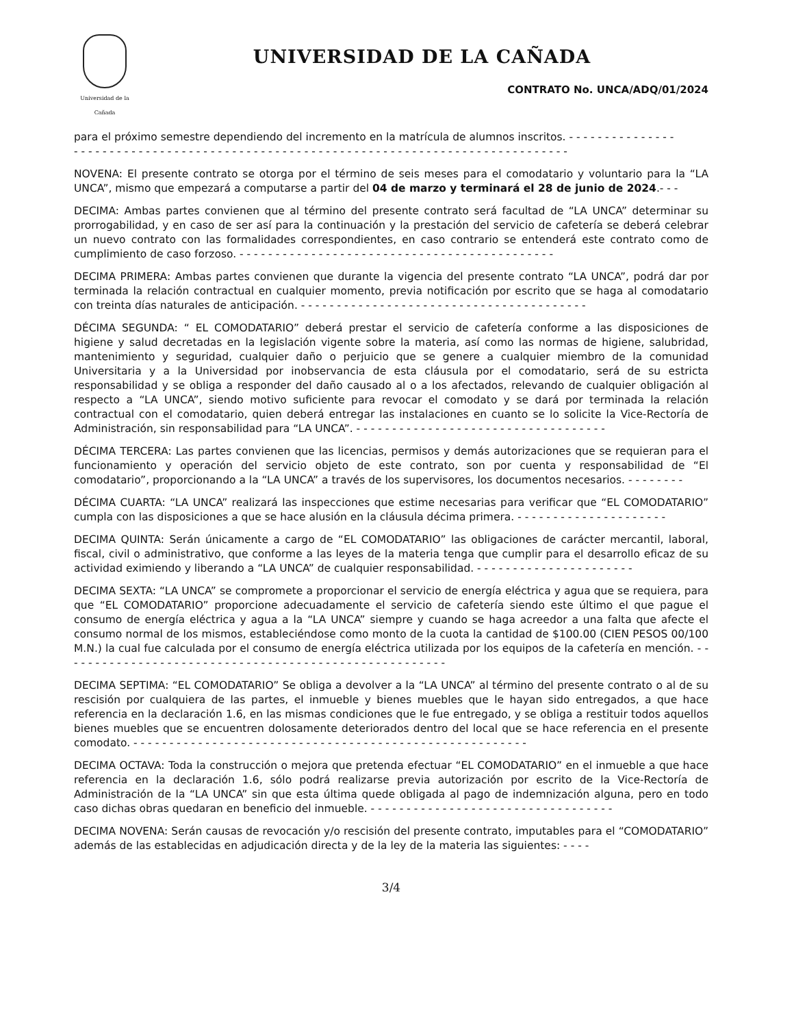Universidad de la Cañada
UNIVERSIDAD DE LA CAÑADA
CONTRATO No. UNCA/ADQ/01/2024
para el próximo semestre dependiendo del incremento en la matrícula de alumnos inscritos. - - - - - - - - - - - - - - -
- - - - - - - - - - - - - - - - - - - - - - - - - - - - - - - - - - - - - - - - - - - - - - - - - - - - - - - - - - - - - - - - - - - - -
NOVENA: El presente contrato se otorga por el término de seis meses para el comodatario y voluntario para la “LA UNCA”, mismo que empezará a computarse a partir del 04 de marzo y terminará el 28 de junio de 2024.- - -
DECIMA: Ambas partes convienen que al término del presente contrato será facultad de “LA UNCA” determinar su prorrogabilidad, y en caso de ser así para la continuación y la prestación del servicio de cafetería se deberá celebrar un nuevo contrato con las formalidades correspondientes, en caso contrario se entenderá este contrato como de cumplimiento de caso forzoso. - - - - - - - - - - - - - - - - - - - - - - - - - - - - - - - - - - - - - - - - - - - -
DECIMA PRIMERA: Ambas partes convienen que durante la vigencia del presente contrato “LA UNCA”, podrá dar por terminada la relación contractual en cualquier momento, previa notificación por escrito que se haga al comodatario con treinta días naturales de anticipación. - - - - - - - - - - - - - - - - - - - - - - - - - - - - - - - - - - - - - - - -
DÉCIMA SEGUNDA: “ EL COMODATARIO” deberá prestar el servicio de cafetería conforme a las disposiciones de higiene y salud decretadas en la legislación vigente sobre la materia, así como las normas de higiene, salubridad, mantenimiento y seguridad, cualquier daño o perjuicio que se genere a cualquier miembro de la comunidad Universitaria y a la Universidad por inobservancia de esta cláusula por el comodatario, será de su estricta responsabilidad y se obliga a responder del daño causado al o a los afectados, relevando de cualquier obligación al respecto a “LA UNCA”, siendo motivo suficiente para revocar el comodato y se dará por terminada la relación contractual con el comodatario, quien deberá entregar las instalaciones en cuanto se lo solicite la Vice-Rectoría de Administración, sin responsabilidad para “LA UNCA”. - - - - - - - - - - - - - - - - - - - - - - - - - - - - - - - - - - -
DÉCIMA TERCERA: Las partes convienen que las licencias, permisos y demás autorizaciones que se requieran para el funcionamiento y operación del servicio objeto de este contrato, son por cuenta y responsabilidad de “El comodatario”, proporcionando a la “LA UNCA” a través de los supervisores, los documentos necesarios. - - - - - - - -
DÉCIMA CUARTA: “LA UNCA” realizará las inspecciones que estime necesarias para verificar que “EL COMODATARIO” cumpla con las disposiciones a que se hace alusión en la cláusula décima primera. - - - - - - - - - - - - - - - - - - - - -
DECIMA QUINTA: Serán únicamente a cargo de “EL COMODATARIO” las obligaciones de carácter mercantil, laboral, fiscal, civil o administrativo, que conforme a las leyes de la materia tenga que cumplir para el desarrollo eficaz de su actividad eximiendo y liberando a “LA UNCA” de cualquier responsabilidad. - - - - - - - - - - - - - - - - - - - - - -
DECIMA SEXTA: “LA UNCA” se compromete a proporcionar el servicio de energía eléctrica y agua que se requiera, para que “EL COMODATARIO” proporcione adecuadamente el servicio de cafetería siendo este último el que pague el consumo de energía eléctrica y agua a la “LA UNCA” siempre y cuando se haga acreedor a una falta que afecte el consumo normal de los mismos, estableciéndose como monto de la cuota la cantidad de $100.00 (CIEN PESOS 00/100 M.N.) la cual fue calculada por el consumo de energía eléctrica utilizada por los equipos de la cafetería en mención. - - - - - - - - - - - - - - - - - - - - - - - - - - - - - - - - - - - - - - - - - - - - - - - - - - - - - -
DECIMA SEPTIMA: “EL COMODATARIO” Se obliga a devolver a la “LA UNCA” al término del presente contrato o al de su rescisión por cualquiera de las partes, el inmueble y bienes muebles que le hayan sido entregados, a que hace referencia en la declaración 1.6, en las mismas condiciones que le fue entregado, y se obliga a restituir todos aquellos bienes muebles que se encuentren dolosamente deteriorados dentro del local que se hace referencia en el presente comodato. - - - - - - - - - - - - - - - - - - - - - - - - - - - - - - - - - - - - - - - - - - - - - - - - - - - - - - -
DECIMA OCTAVA: Toda la construcción o mejora que pretenda efectuar “EL COMODATARIO” en el inmueble a que hace referencia en la declaración 1.6, sólo podrá realizarse previa autorización por escrito de la Vice-Rectoría de Administración de la “LA UNCA” sin que esta última quede obligada al pago de indemnización alguna, pero en todo caso dichas obras quedaran en beneficio del inmueble. - - - - - - - - - - - - - - - - - - - - - - - - - - - - - - - - - -
DECIMA NOVENA: Serán causas de revocación y/o rescisión del presente contrato, imputables para el “COMODATARIO” además de las establecidas en adjudicación directa y de la ley de la materia las siguientes: - - - -
3/4